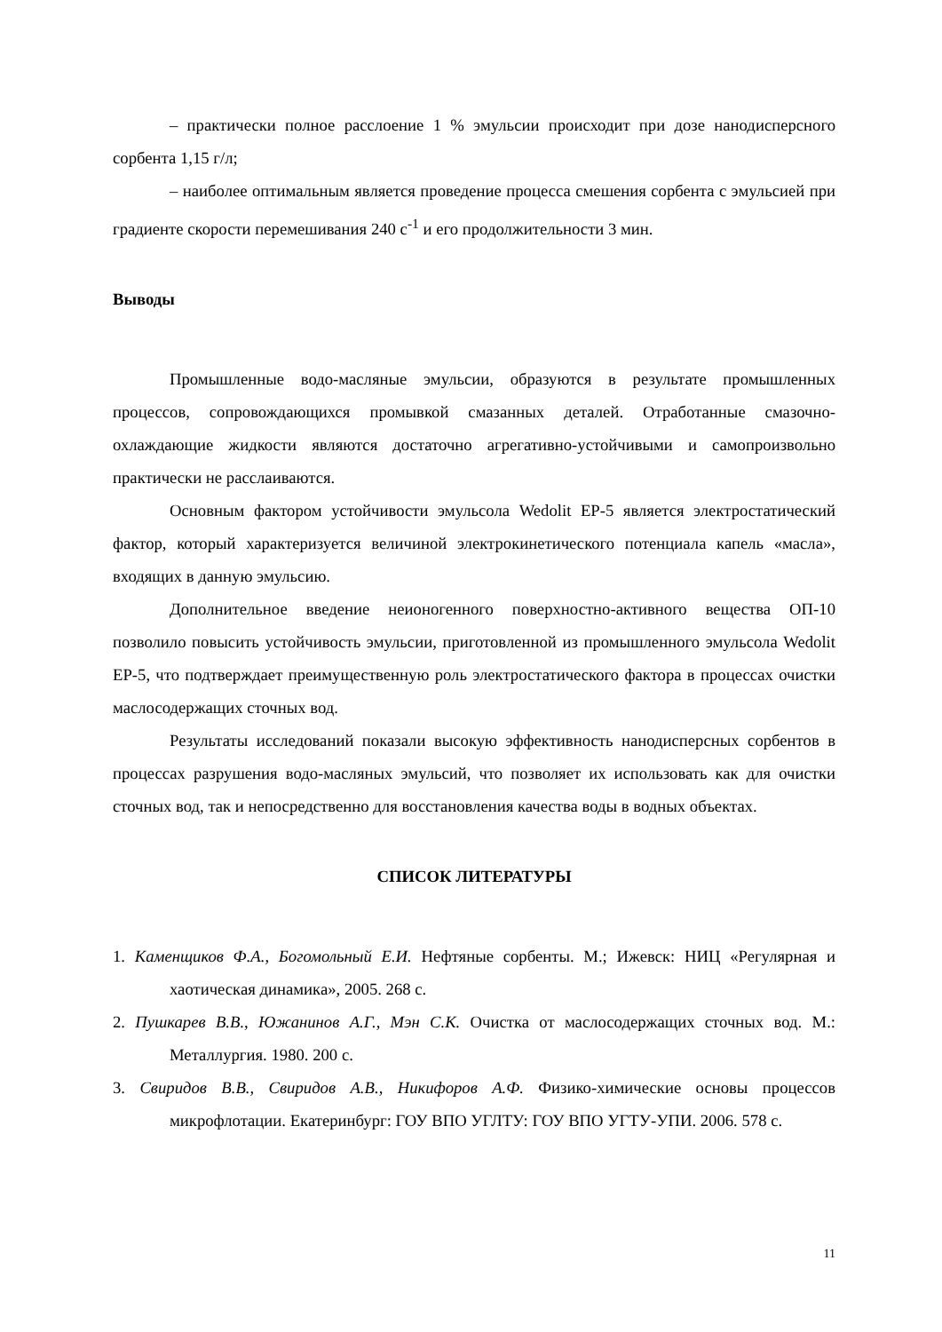– практически полное расслоение 1 % эмульсии происходит при дозе нанодисперсного сорбента 1,15 г/л;
– наиболее оптимальным является проведение процесса смешения сорбента с эмульсией при градиенте скорости перемешивания 240 с<sup>-1</sup> и его продолжительности 3 мин.
Выводы
Промышленные водо-масляные эмульсии, образуются в результате промышленных процессов, сопровождающихся промывкой смазанных деталей. Отработанные смазочно-охлаждающие жидкости являются достаточно агрегативно-устойчивыми и самопроизвольно практически не расслаиваются.
Основным фактором устойчивости эмульсола Wedolit EP-5 является электростатический фактор, который характеризуется величиной электрокинетического потенциала капель «масла», входящих в данную эмульсию.
Дополнительное введение неионогенного поверхностно-активного вещества ОП-10 позволило повысить устойчивость эмульсии, приготовленной из промышленного эмульсола Wedolit EP-5, что подтверждает преимущественную роль электростатического фактора в процессах очистки маслосодержащих сточных вод.
Результаты исследований показали высокую эффективность нанодисперсных сорбентов в процессах разрушения водо-масляных эмульсий, что позволяет их использовать как для очистки сточных вод, так и непосредственно для восстановления качества воды в водных объектах.
СПИСОК ЛИТЕРАТУРЫ
1. Каменщиков Ф.А., Богомольный Е.И. Нефтяные сорбенты. М.; Ижевск: НИЦ «Регулярная и хаотическая динамика», 2005. 268 с.
2. Пушкарев В.В., Южанинов А.Г., Мэн С.К. Очистка от маслосодержащих сточных вод. М.: Металлургия. 1980. 200 с.
3. Свиридов В.В., Свиридов А.В., Никифоров А.Ф. Физико-химические основы процессов микрофлотации. Екатеринбург: ГОУ ВПО УГЛТУ: ГОУ ВПО УГТУ-УПИ. 2006. 578 с.
11